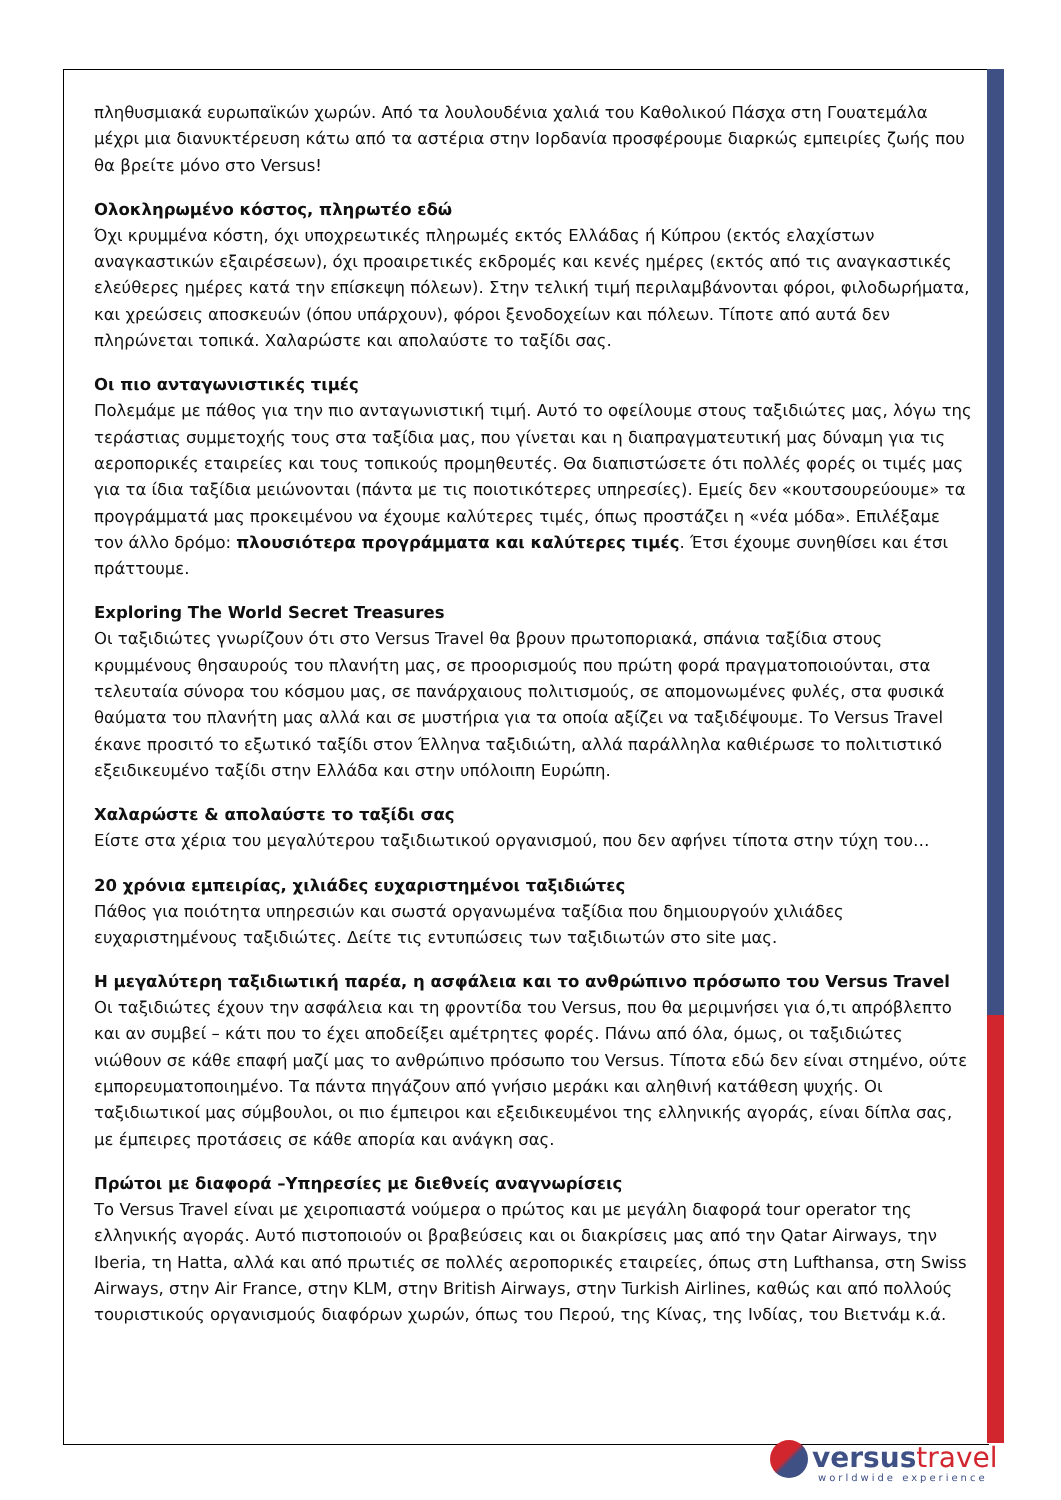πληθυσμιακά ευρωπαϊκών χωρών. Από τα λουλουδένια χαλιά του Καθολικού Πάσχα στη Γουατεμάλα μέχρι μια διανυκτέρευση κάτω από τα αστέρια στην Ιορδανία προσφέρουμε διαρκώς εμπειρίες ζωής που θα βρείτε μόνο στο Versus!
Ολοκληρωμένο κόστος, πληρωτέο εδώ
Όχι κρυμμένα κόστη, όχι υποχρεωτικές πληρωμές εκτός Ελλάδας ή Κύπρου (εκτός ελαχίστων αναγκαστικών εξαιρέσεων), όχι προαιρετικές εκδρομές και κενές ημέρες (εκτός από τις αναγκαστικές ελεύθερες ημέρες κατά την επίσκεψη πόλεων). Στην τελική τιμή περιλαμβάνονται φόροι, φιλοδωρήματα, και χρεώσεις αποσκευών (όπου υπάρχουν), φόροι ξενοδοχείων και πόλεων. Τίποτε από αυτά δεν πληρώνεται τοπικά. Χαλαρώστε και απολαύστε το ταξίδι σας.
Οι πιο ανταγωνιστικές τιμές
Πολεμάμε με πάθος για την πιο ανταγωνιστική τιμή. Αυτό το οφείλουμε στους ταξιδιώτες μας, λόγω της τεράστιας συμμετοχής τους στα ταξίδια μας, που γίνεται και η διαπραγματευτική μας δύναμη για τις αεροπορικές εταιρείες και τους τοπικούς προμηθευτές. Θα διαπιστώσετε ότι πολλές φορές οι τιμές μας για τα ίδια ταξίδια μειώνονται (πάντα με τις ποιοτικότερες υπηρεσίες). Εμείς δεν «κουτσουρεύουμε» τα προγράμματά μας προκειμένου να έχουμε καλύτερες τιμές, όπως προστάζει η «νέα μόδα». Επιλέξαμε τον άλλο δρόμο: πλουσιότερα προγράμματα και καλύτερες τιμές. Έτσι έχουμε συνηθίσει και έτσι πράττουμε.
Exploring The World Secret Treasures
Οι ταξιδιώτες γνωρίζουν ότι στο Versus Travel θα βρουν πρωτοποριακά, σπάνια ταξίδια στους κρυμμένους θησαυρούς του πλανήτη μας, σε προορισμούς που πρώτη φορά πραγματοποιούνται, στα τελευταία σύνορα του κόσμου μας, σε πανάρχαιους πολιτισμούς, σε απομονωμένες φυλές, στα φυσικά θαύματα του πλανήτη μας αλλά και σε μυστήρια για τα οποία αξίζει να ταξιδέψουμε. Το Versus Travel έκανε προσιτό το εξωτικό ταξίδι στον Έλληνα ταξιδιώτη, αλλά παράλληλα καθιέρωσε το πολιτιστικό εξειδικευμένο ταξίδι στην Ελλάδα και στην υπόλοιπη Ευρώπη.
Χαλαρώστε & απολαύστε το ταξίδι σας
Είστε στα χέρια του μεγαλύτερου ταξιδιωτικού οργανισμού, που δεν αφήνει τίποτα στην τύχη του…
20 χρόνια εμπειρίας, χιλιάδες ευχαριστημένοι ταξιδιώτες
Πάθος για ποιότητα υπηρεσιών και σωστά οργανωμένα ταξίδια που δημιουργούν χιλιάδες ευχαριστημένους ταξιδιώτες. Δείτε τις εντυπώσεις των ταξιδιωτών στο site μας.
Η μεγαλύτερη ταξιδιωτική παρέα, η ασφάλεια και το ανθρώπινο πρόσωπο του Versus Travel
Οι ταξιδιώτες έχουν την ασφάλεια και τη φροντίδα του Versus, που θα μεριμνήσει για ό,τι απρόβλεπτο και αν συμβεί – κάτι που το έχει αποδείξει αμέτρητες φορές. Πάνω από όλα, όμως, οι ταξιδιώτες νιώθουν σε κάθε επαφή μαζί μας το ανθρώπινο πρόσωπο του Versus. Τίποτα εδώ δεν είναι στημένο, ούτε εμπορευματοποιημένο. Τα πάντα πηγάζουν από γνήσιο μεράκι και αληθινή κατάθεση ψυχής. Οι ταξιδιωτικοί μας σύμβουλοι, οι πιο έμπειροι και εξειδικευμένοι της ελληνικής αγοράς, είναι δίπλα σας, με έμπειρες προτάσεις σε κάθε απορία και ανάγκη σας.
Πρώτοι με διαφορά –Υπηρεσίες με διεθνείς αναγνωρίσεις
Το Versus Travel είναι με χειροπιαστά νούμερα ο πρώτος και με μεγάλη διαφορά tour operator της ελληνικής αγοράς. Αυτό πιστοποιούν οι βραβεύσεις και οι διακρίσεις μας από την Qatar Airways, την Iberia, τη Hatta, αλλά και από πρωτιές σε πολλές αεροπορικές εταιρείες, όπως στη Lufthansa, στη Swiss Airways, στην Air France, στην KLM, στην British Airways, στην Turkish Airlines, καθώς και από πολλούς τουριστικούς οργανισμούς διαφόρων χωρών, όπως του Περού, της Κίνας, της Ινδίας, του Βιετνάμ κ.ά.
versus travel
worldwide experience